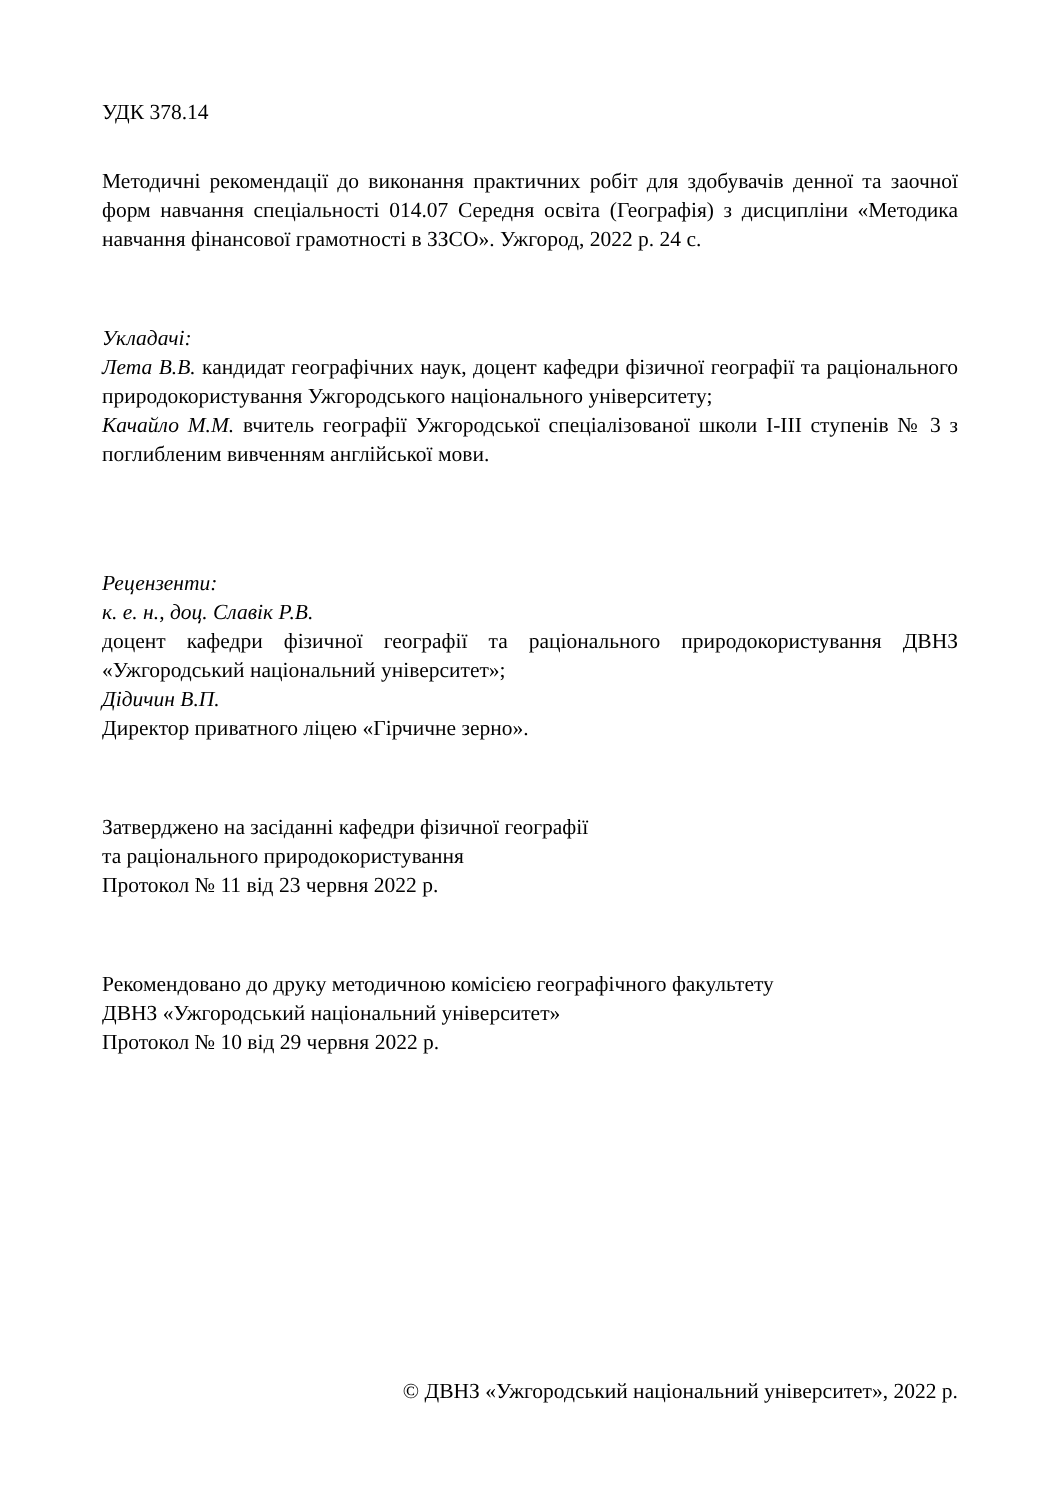УДК 378.14
Методичні рекомендації до виконання практичних робіт для здобувачів денної та заочної форм навчання спеціальності 014.07 Середня освіта (Географія) з дисципліни «Методика навчання фінансової грамотності в ЗЗСО». Ужгород, 2022 р. 24 с.
Укладачі:
Лета В.В. кандидат географічних наук, доцент кафедри фізичної географії та раціонального природокористування Ужгородського національного університету;
Качайло М.М. вчитель географії Ужгородської спеціалізованої школи І-ІІІ ступенів № 3 з поглибленим вивченням англійської мови.
Рецензенти:
к. е. н., доц. Славік Р.В.
доцент кафедри фізичної географії та раціонального природокористування ДВНЗ «Ужгородський національний університет»;
Дідичин В.П.
Директор приватного ліцею «Гірчичне зерно».
Затверджено на засіданні кафедри фізичної географії
та раціонального природокористування
Протокол № 11 від 23 червня 2022 р.
Рекомендовано до друку методичною комісією географічного факультету
ДВНЗ «Ужгородський національний університет»
Протокол № 10 від 29 червня 2022 р.
© ДВНЗ «Ужгородський національний університет», 2022 р.